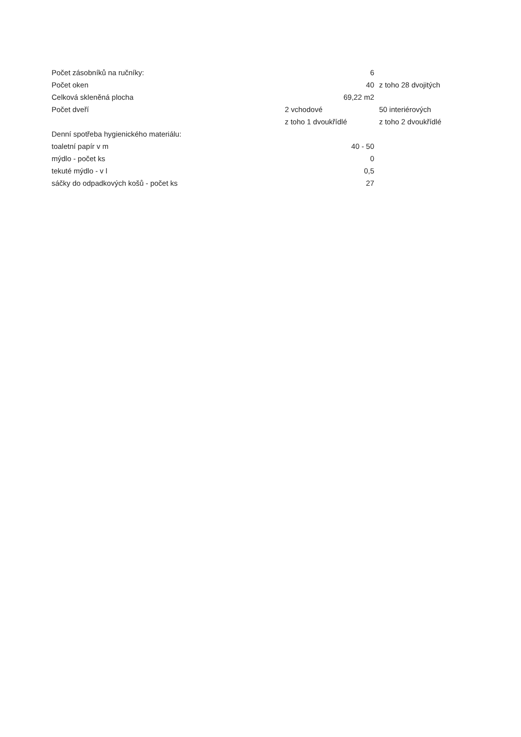| Počet zásobníků na ručníky: | 6 | |
| Počet oken | 40 | z toho 28 dvojitých |
| Celková skleněná plocha | 69,22 m2 | |
| Počet dveří | 2 vchodové | 50 interiérových |
| | z toho 1 dvoukřídlé | z toho 2 dvoukřídlé |
| Denní spotřeba hygienického materiálu: | | |
| toaletní papír v m | 40 - 50 | |
| mýdlo - počet ks | 0 | |
| tekuté mýdlo - v l | 0,5 | |
| sáčky do odpadkových košů - počet ks | 27 | |